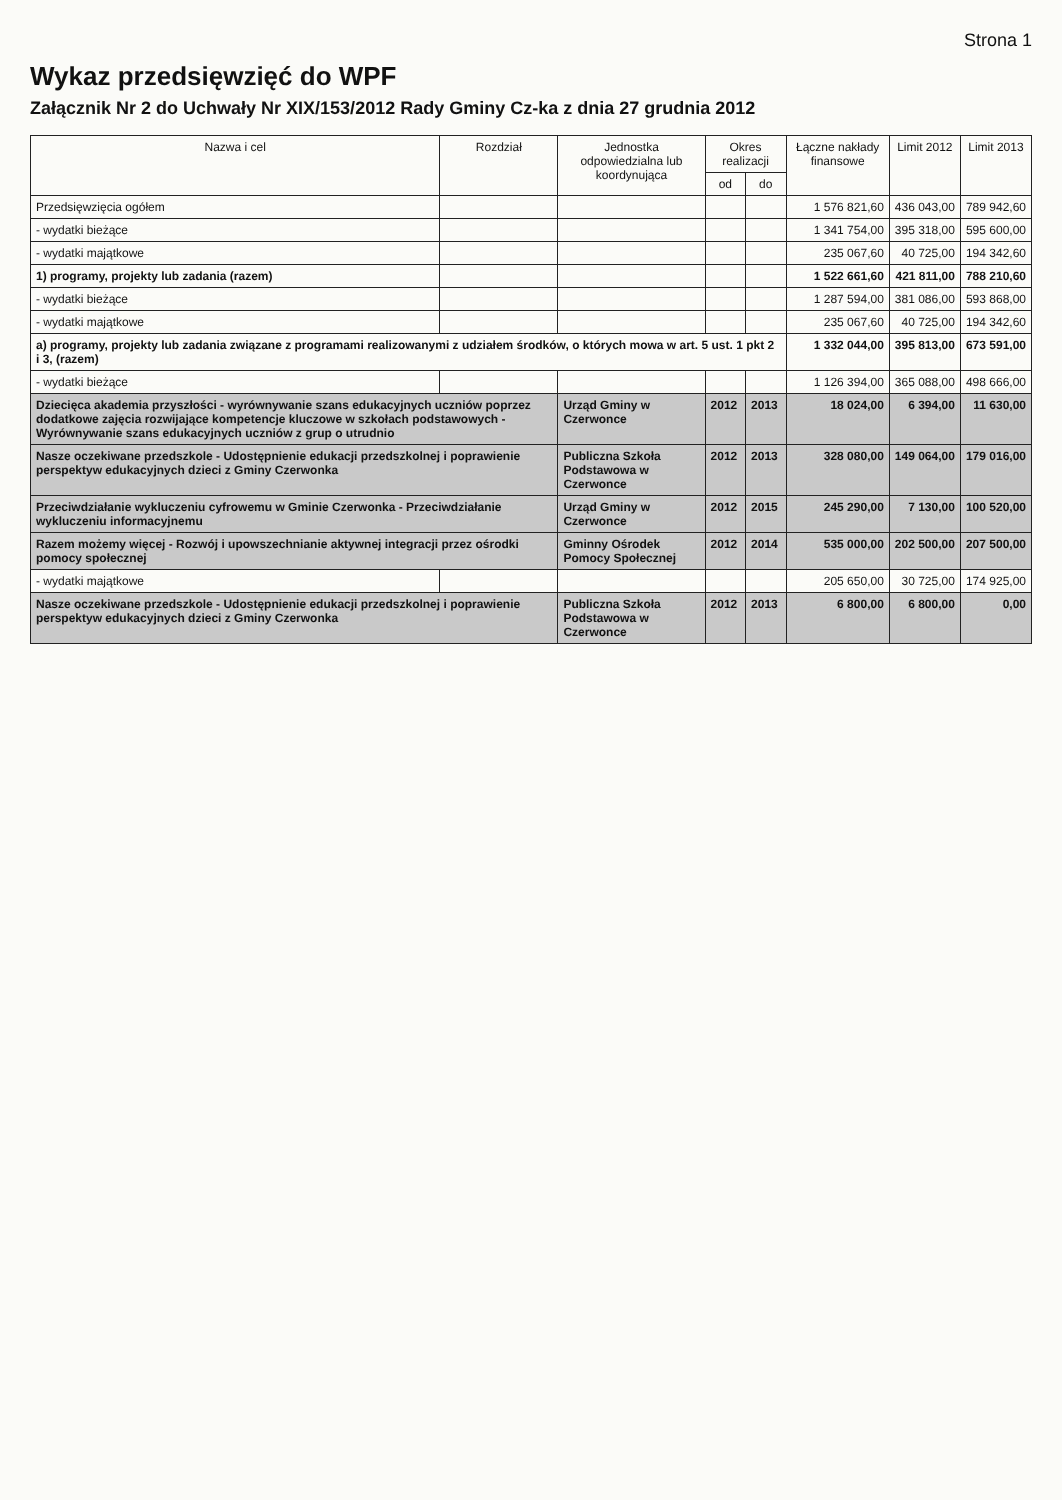Strona 1
Wykaz przedsięwzięć do WPF
Załącznik Nr 2 do Uchwały Nr XIX/153/2012 Rady Gminy Cz-ka z dnia 27 grudnia 2012
| Nazwa i cel | Rozdział | Jednostka odpowiedzialna lub koordynująca | Okres realizacji | | Łączne nakłady finansowe | Limit 2012 | Limit 2013 |
| --- | --- | --- | --- | --- | --- | --- | --- |
| | | | od | do | | | |
| Przedsięwzięcia ogółem | | | | | 1 576 821,60 | 436 043,00 | 789 942,60 |
| - wydatki bieżące | | | | | 1 341 754,00 | 395 318,00 | 595 600,00 |
| - wydatki majątkowe | | | | | 235 067,60 | 40 725,00 | 194 342,60 |
| 1) programy, projekty lub zadania (razem) | | | | | 1 522 661,60 | 421 811,00 | 788 210,60 |
| - wydatki bieżące | | | | | 1 287 594,00 | 381 086,00 | 593 868,00 |
| - wydatki majątkowe | | | | | 235 067,60 | 40 725,00 | 194 342,60 |
| a) programy, projekty lub zadania związane z programami realizowanymi z udziałem środków, o których mowa w art. 5 ust. 1 pkt 2 i 3, (razem) | | | | | 1 332 044,00 | 395 813,00 | 673 591,00 |
| - wydatki bieżące | | | | | 1 126 394,00 | 365 088,00 | 498 666,00 |
| Dziecięca akademia przyszłości - wyrównywanie szans edukacyjnych uczniów poprzez dodatkowe zajęcia rozwijające kompetencje kluczowe w szkołach podstawowych - Wyrównywanie szans edukacyjnych uczniów z grup o utrudnio | | Urząd Gminy w Czerwonce | 2012 | 2013 | 18 024,00 | 6 394,00 | 11 630,00 |
| Nasze oczekiwane przedszkole - Udostępnienie edukacji przedszkolnej i poprawienie perspektyw edukacyjnych dzieci z Gminy Czerwonka | | Publiczna Szkoła Podstawowa w Czerwonce | 2012 | 2013 | 328 080,00 | 149 064,00 | 179 016,00 |
| Przeciwdziałanie wykluczeniu cyfrowemu w Gminie Czerwonka - Przeciwdziałanie wykluczeniu informacyjnemu | | Urząd Gminy w Czerwonce | 2012 | 2015 | 245 290,00 | 7 130,00 | 100 520,00 |
| Razem możemy więcej - Rozwój i upowszechnianie aktywnej integracji przez ośrodki pomocy społecznej | | Gminny Ośrodek Pomocy Społecznej | 2012 | 2014 | 535 000,00 | 202 500,00 | 207 500,00 |
| - wydatki majątkowe | | | | | 205 650,00 | 30 725,00 | 174 925,00 |
| Nasze oczekiwane przedszkole - Udostępnienie edukacji przedszkolnej i poprawienie perspektyw edukacyjnych dzieci z Gminy Czerwonka | | Publiczna Szkoła Podstawowa w Czerwonce | 2012 | 2013 | 6 800,00 | 6 800,00 | 0,00 |